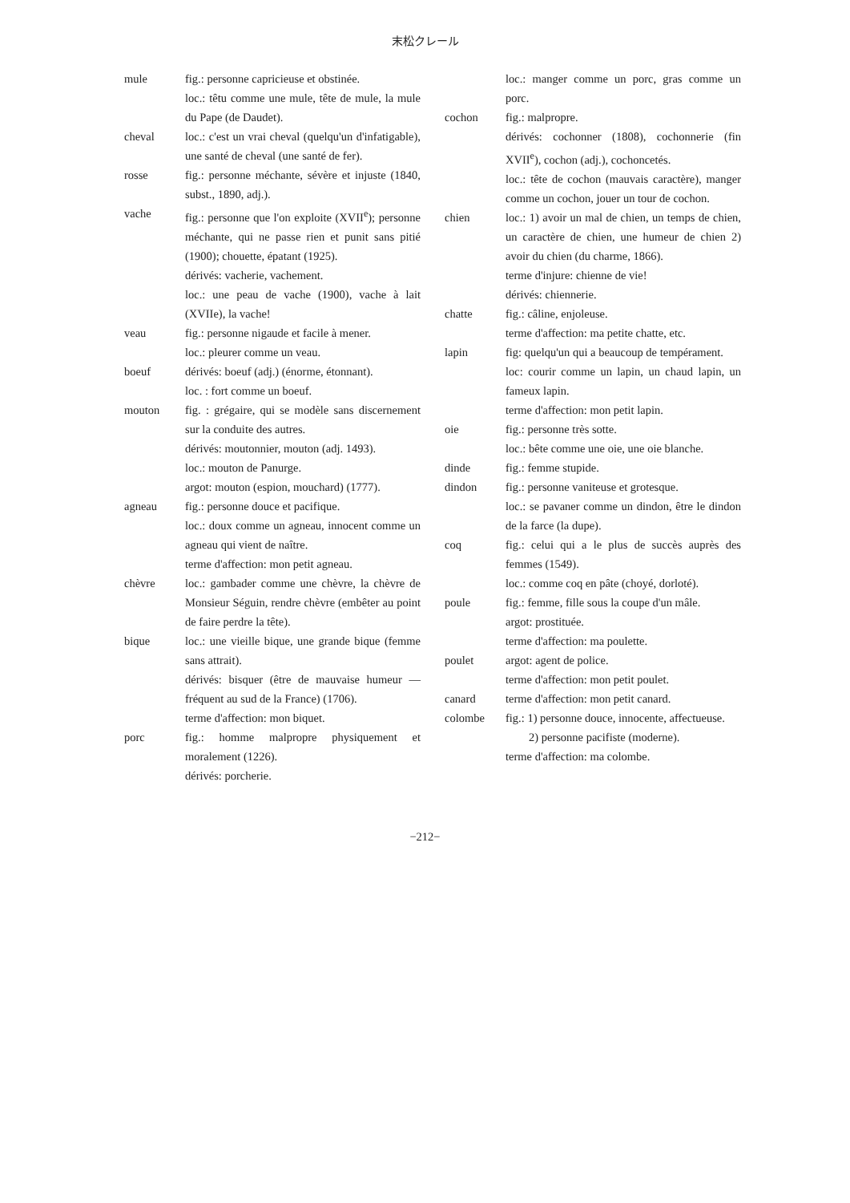末松クレール
mule fig.: personne capricieuse et obstinée.
loc.: têtu comme une mule, tête de mule, la mule du Pape (de Daudet).
cheval loc.: c'est un vrai cheval (quelqu'un d'infatigable), une santé de cheval (une santé de fer).
rosse fig.: personne méchante, sévère et injuste (1840, subst., 1890, adj.).
vache fig.: personne que l'on exploite (XVII<sup>e</sup>); personne méchante, qui ne passe rien et punit sans pitié (1900); chouette, épatant (1925).
dérivés: vacherie, vachement.
loc.: une peau de vache (1900), vache à lait (XVIIe), la vache!
veau fig.: personne nigaude et facile à mener.
loc.: pleurer comme un veau.
boeuf dérivés: boeuf (adj.) (énorme, étonnant).
loc. : fort comme un boeuf.
mouton fig. : grégaire, qui se modèle sans discernement sur la conduite des autres.
dérivés: moutonnier, mouton (adj. 1493).
loc.: mouton de Panurge.
argot: mouton (espion, mouchard) (1777).
agneau fig.: personne douce et pacifique.
loc.: doux comme un agneau, innocent comme un agneau qui vient de naître.
terme d'affection: mon petit agneau.
chèvre loc.: gambader comme une chèvre, la chèvre de Monsieur Séguin, rendre chèvre (embêter au point de faire perdre la tête).
bique loc.: une vieille bique, une grande bique (femme sans attrait).
dérivés: bisquer (être de mauvaise humeur — fréquent au sud de la France) (1706).
terme d'affection: mon biquet.
porc fig.: homme malpropre physiquement et moralement (1226).
dérivés: porcherie.
loc.: manger comme un porc, gras comme un porc.
cochon fig.: malpropre.
dérivés: cochonner (1808), cochonnerie (fin XVII<sup>e</sup>), cochon (adj.), cochoncetés.
loc.: tête de cochon (mauvais caractère), manger comme un cochon, jouer un tour de cochon.
chien loc.: 1) avoir un mal de chien, un temps de chien, un caractère de chien, une humeur de chien 2) avoir du chien (du charme, 1866).
terme d'injure: chienne de vie!
dérivés: chiennerie.
chatte fig.: câline, enjoleuse.
terme d'affection: ma petite chatte, etc.
lapin fig: quelqu'un qui a beaucoup de tempérament.
loc: courir comme un lapin, un chaud lapin, un fameux lapin.
terme d'affection: mon petit lapin.
oie fig.: personne très sotte.
loc.: bête comme une oie, une oie blanche.
dinde fig.: femme stupide.
dindon fig.: personne vaniteuse et grotesque.
loc.: se pavaner comme un dindon, être le dindon de la farce (la dupe).
coq fig.: celui qui a le plus de succès auprès des femmes (1549).
loc.: comme coq en pâte (choyé, dorloté).
poule fig.: femme, fille sous la coupe d'un mâle.
argot: prostituée.
terme d'affection: ma poulette.
poulet argot: agent de police.
terme d'affection: mon petit poulet.
canard terme d'affection: mon petit canard.
colombe fig.: 1) personne douce, innocente, affectueuse.
2) personne pacifiste (moderne).
terme d'affection: ma colombe.
−212−